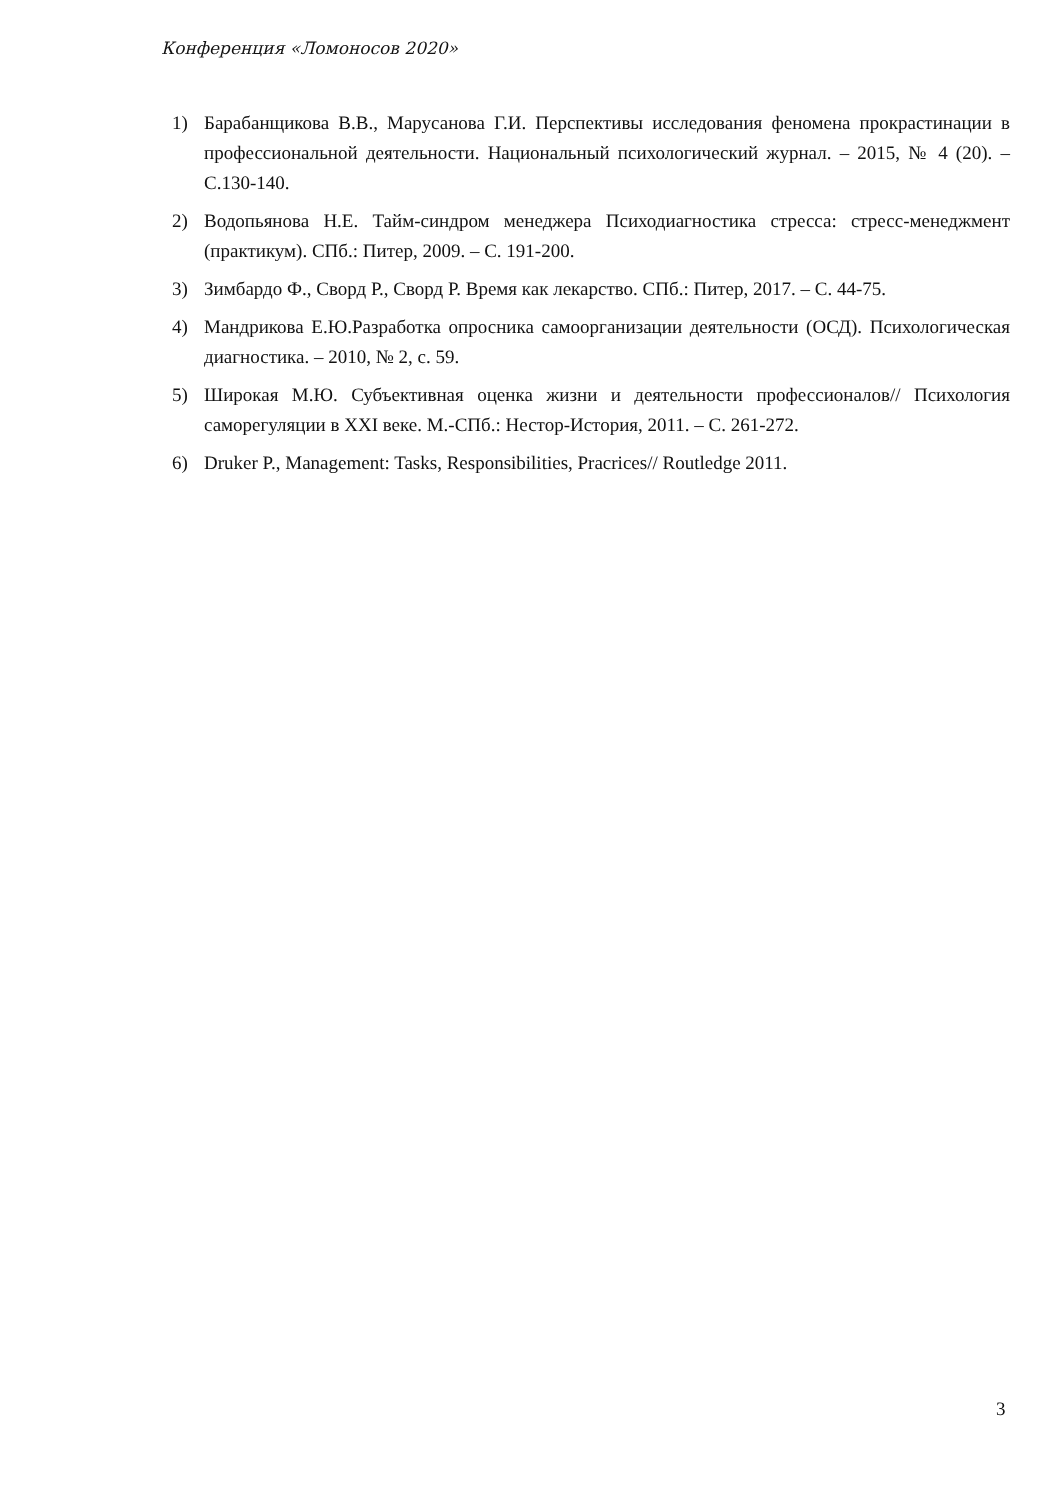Конференция «Ломоносов 2020»
1) Барабанщикова В.В., Марусанова Г.И. Перспективы исследования феномена прокрастинации в профессиональной деятельности. Национальный психологический журнал. – 2015, № 4 (20). – С.130-140.
2) Водопьянова Н.Е. Тайм-синдром менеджера Психодиагностика стресса: стресс-менеджмент (практикум). СПб.: Питер, 2009. – С. 191-200.
3) Зимбардо Ф., Сворд Р., Сворд Р. Время как лекарство. СПб.: Питер, 2017. – С. 44-75.
4) Мандрикова Е.Ю.Разработка опросника самоорганизации деятельности (ОСД). Психологическая диагностика. – 2010, № 2, с. 59.
5) Широкая М.Ю. Субъективная оценка жизни и деятельности профессионалов// Психология саморегуляции в XXI веке. М.-СПб.: Нестор-История, 2011. – С. 261-272.
6) Druker P., Management: Tasks, Responsibilities, Pracrices// Routledge 2011.
3